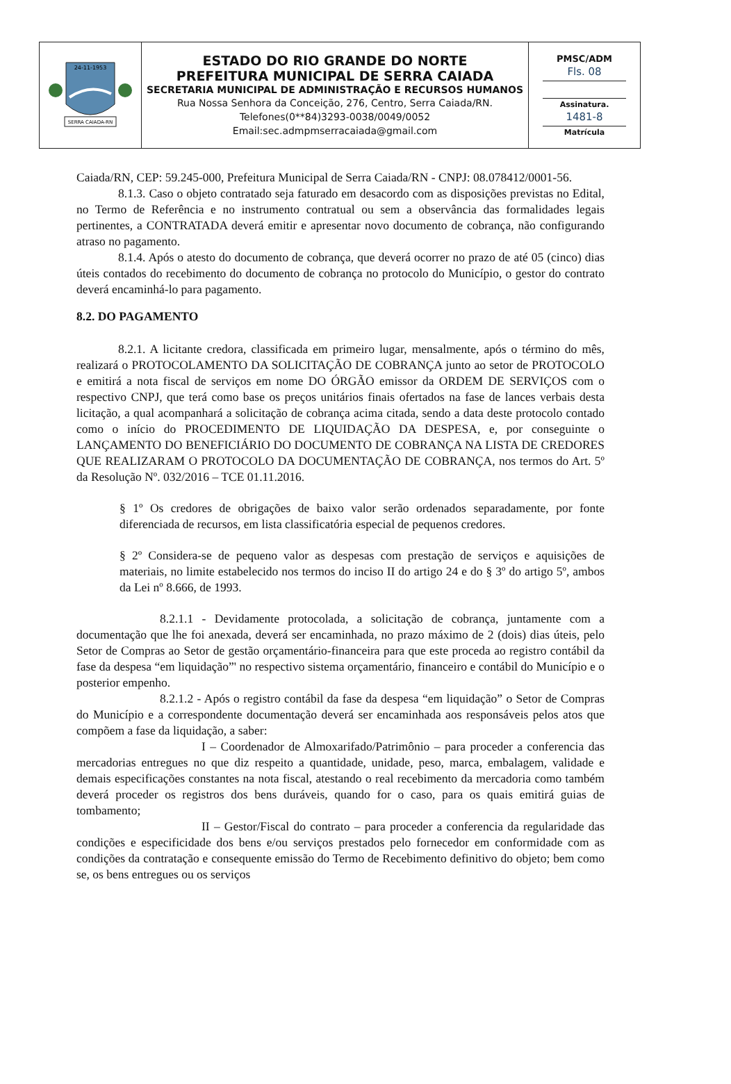| SERRA CAIADA-RN 24-11-1953 | ESTADO DO RIO GRANDE DO NORTE PREFEITURA MUNICIPAL DE SERRA CAIADA SECRETARIA MUNICIPAL DE ADMINISTRAÇÃO E RECURSOS HUMANOS Rua Nossa Senhora da Conceição, 276, Centro, Serra Caiada/RN. Telefones(0**84)3293-0038/0049/0052 Email:sec.admpmserracaiada@gmail.com | PMSC/ADM Fls. 08 Assinatura. 1481-8 Matrícula |
Caiada/RN, CEP: 59.245-000, Prefeitura Municipal de Serra Caiada/RN - CNPJ: 08.078412/0001-56.
8.1.3. Caso o objeto contratado seja faturado em desacordo com as disposições previstas no Edital, no Termo de Referência e no instrumento contratual ou sem a observância das formalidades legais pertinentes, a CONTRATADA deverá emitir e apresentar novo documento de cobrança, não configurando atraso no pagamento.
8.1.4. Após o atesto do documento de cobrança, que deverá ocorrer no prazo de até 05 (cinco) dias úteis contados do recebimento do documento de cobrança no protocolo do Município, o gestor do contrato deverá encaminhá-lo para pagamento.
8.2. DO PAGAMENTO
8.2.1. A licitante credora, classificada em primeiro lugar, mensalmente, após o término do mês, realizará o PROTOCOLAMENTO DA SOLICITAÇÃO DE COBRANÇA junto ao setor de PROTOCOLO e emitirá a nota fiscal de serviços em nome DO ÓRGÃO emissor da ORDEM DE SERVIÇOS com o respectivo CNPJ, que terá como base os preços unitários finais ofertados na fase de lances verbais desta licitação, a qual acompanhará a solicitação de cobrança acima citada, sendo a data deste protocolo contado como o início do PROCEDIMENTO DE LIQUIDAÇÃO DA DESPESA, e, por conseguinte o LANÇAMENTO DO BENEFICIÁRIO DO DOCUMENTO DE COBRANÇA NA LISTA DE CREDORES QUE REALIZARAM O PROTOCOLO DA DOCUMENTAÇÃO DE COBRANÇA, nos termos do Art. 5º da Resolução Nº. 032/2016 – TCE 01.11.2016.
§ 1º Os credores de obrigações de baixo valor serão ordenados separadamente, por fonte diferenciada de recursos, em lista classificatória especial de pequenos credores.
§ 2º Considera-se de pequeno valor as despesas com prestação de serviços e aquisições de materiais, no limite estabelecido nos termos do inciso II do artigo 24 e do § 3º do artigo 5º, ambos da Lei nº 8.666, de 1993.
8.2.1.1 - Devidamente protocolada, a solicitação de cobrança, juntamente com a documentação que lhe foi anexada, deverá ser encaminhada, no prazo máximo de 2 (dois) dias úteis, pelo Setor de Compras ao Setor de gestão orçamentário-financeira para que este proceda ao registro contábil da fase da despesa “em liquidação”' no respectivo sistema orçamentário, financeiro e contábil do Município e o posterior empenho.
8.2.1.2 - Após o registro contábil da fase da despesa “em liquidação” o Setor de Compras do Município e a correspondente documentação deverá ser encaminhada aos responsáveis pelos atos que compõem a fase da liquidação, a saber:
I – Coordenador de Almoxarifado/Patrimônio – para proceder a conferencia das mercadorias entregues no que diz respeito a quantidade, unidade, peso, marca, embalagem, validade e demais especificações constantes na nota fiscal, atestando o real recebimento da mercadoria como também deverá proceder os registros dos bens duráveis, quando for o caso, para os quais emitirá guias de tombamento;
II – Gestor/Fiscal do contrato – para proceder a conferencia da regularidade das condições e especificidade dos bens e/ou serviços prestados pelo fornecedor em conformidade com as condições da contratação e consequente emissão do Termo de Recebimento definitivo do objeto; bem como se, os bens entregues ou os serviços